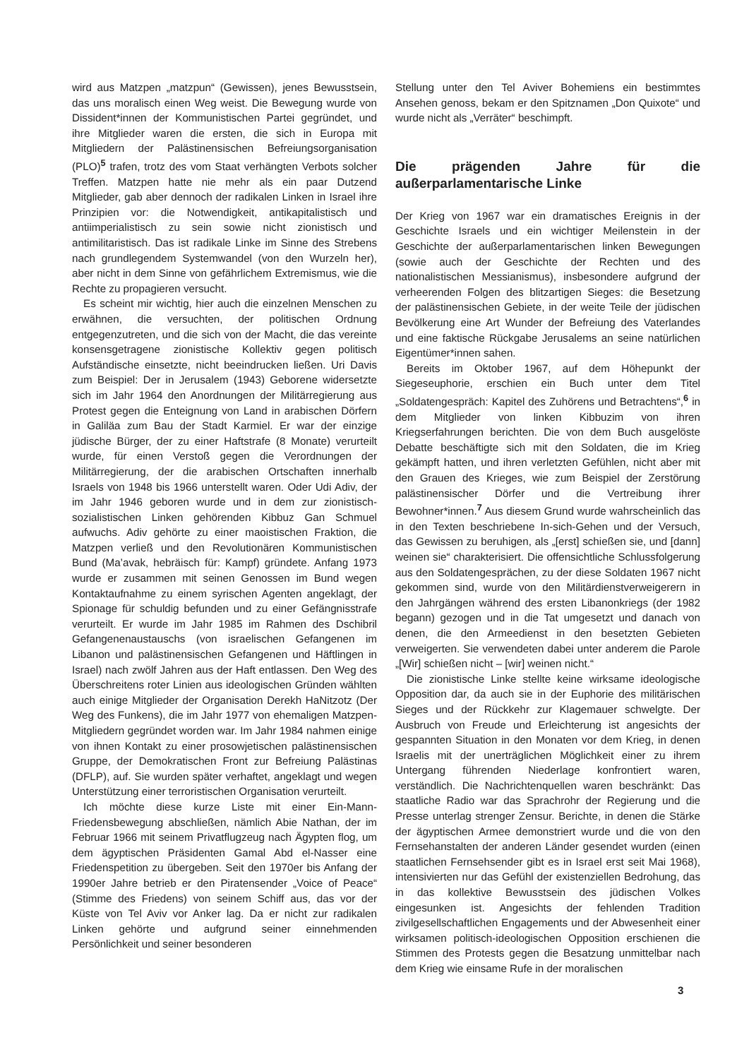wird aus Matzpen „matzpun“ (Gewissen), jenes Bewusstsein, das uns moralisch einen Weg weist. Die Bewegung wurde von Dissident*innen der Kommunistischen Partei gegründet, und ihre Mitglieder waren die ersten, die sich in Europa mit Mitgliedern der Palästinensischen Befreiungsorganisation (PLO)<sup>5</sup> trafen, trotz des vom Staat verhängten Verbots solcher Treffen. Matzpen hatte nie mehr als ein paar Dutzend Mitglieder, gab aber dennoch der radikalen Linken in Israel ihre Prinzipien vor: die Notwendigkeit, antikapitalistisch und antiimperialistisch zu sein sowie nicht zionistisch und antimilitaristisch. Das ist radikale Linke im Sinne des Strebens nach grundlegendem Systemwandel (von den Wurzeln her), aber nicht in dem Sinne von gefährlichem Extremismus, wie die Rechte zu propagieren versucht.
Es scheint mir wichtig, hier auch die einzelnen Menschen zu erwähnen, die versuchten, der politischen Ordnung entgegenzutreten, und die sich von der Macht, die das vereinte konsensgetragene zionistische Kollektiv gegen politisch Aufständische einsetzte, nicht beeindrucken ließen. Uri Davis zum Beispiel: Der in Jerusalem (1943) Geborene widersetzte sich im Jahr 1964 den Anordnungen der Militärregierung aus Protest gegen die Enteignung von Land in arabischen Dörfern in Galiläa zum Bau der Stadt Karmiel. Er war der einzige jüdische Bürger, der zu einer Haftstrafe (8 Monate) verurteilt wurde, für einen Verstoß gegen die Verordnungen der Militärregierung, der die arabischen Ortschaften innerhalb Israels von 1948 bis 1966 unterstellt waren. Oder Udi Adiv, der im Jahr 1946 geboren wurde und in dem zur zionistisch-sozialistischen Linken gehörenden Kibbuz Gan Schmuel aufwuchs. Adiv gehörte zu einer maoistischen Fraktion, die Matzpen verließ und den Revolutionären Kommunistischen Bund (Ma’avak, hebräisch für: Kampf) gründete. Anfang 1973 wurde er zusammen mit seinen Genossen im Bund wegen Kontaktaufnahme zu einem syrischen Agenten angeklagt, der Spionage für schuldig befunden und zu einer Gefängnisstrafe verurteilt. Er wurde im Jahr 1985 im Rahmen des Dschibril Gefangenenaustauschs (von israelischen Gefangenen im Libanon und palästinensischen Gefangenen und Häftlingen in Israel) nach zwölf Jahren aus der Haft entlassen. Den Weg des Überschreitens roter Linien aus ideologischen Gründen wählten auch einige Mitglieder der Organisation Derekh HaNitzotz (Der Weg des Funkens), die im Jahr 1977 von ehemaligen Matzpen-Mitgliedern gegründet worden war. Im Jahr 1984 nahmen einige von ihnen Kontakt zu einer prosowjetischen palästinensischen Gruppe, der Demokratischen Front zur Befreiung Palästinas (DFLP), auf. Sie wurden später verhaftet, angeklagt und wegen Unterstützung einer terroristischen Organisation verurteilt.
Ich möchte diese kurze Liste mit einer Ein-Mann-Friedensbewegung abschließen, nämlich Abie Nathan, der im Februar 1966 mit seinem Privatflugzeug nach Ägypten flog, um dem ägyptischen Präsidenten Gamal Abd el-Nasser eine Friedenspetition zu übergeben. Seit den 1970er bis Anfang der 1990er Jahre betrieb er den Piratensender „Voice of Peace“ (Stimme des Friedens) von seinem Schiff aus, das vor der Küste von Tel Aviv vor Anker lag. Da er nicht zur radikalen Linken gehörte und aufgrund seiner einnehmenden Persönlichkeit und seiner besonderen
Stellung unter den Tel Aviver Bohemiens ein bestimmtes Ansehen genoss, bekam er den Spitznamen „Don Quixote“ und wurde nicht als „Verräter“ beschimpft.
Die prägenden Jahre für die außerparlamentarische Linke
Der Krieg von 1967 war ein dramatisches Ereignis in der Geschichte Israels und ein wichtiger Meilenstein in der Geschichte der außerparlamentarischen linken Bewegungen (sowie auch der Geschichte der Rechten und des nationalistischen Messianismus), insbesondere aufgrund der verheerenden Folgen des blitzartigen Sieges: die Besetzung der palästinensischen Gebiete, in der weite Teile der jüdischen Bevölkerung eine Art Wunder der Befreiung des Vaterlandes und eine faktische Rückgabe Jerusalems an seine natürlichen Eigentümer*innen sahen.
Bereits im Oktober 1967, auf dem Höhepunkt der Siegeseuphorie, erschien ein Buch unter dem Titel „Soldatengespräch: Kapitel des Zuhörens und Betrachtens“,<sup>6</sup> in dem Mitglieder von linken Kibbuzim von ihren Kriegserfahrungen berichten. Die von dem Buch ausgelöste Debatte beschäftigte sich mit den Soldaten, die im Krieg gekämpft hatten, und ihren verletzten Gefühlen, nicht aber mit den Grauen des Krieges, wie zum Beispiel der Zerstörung palästinensischer Dörfer und die Vertreibung ihrer Bewohner*innen.<sup>7</sup> Aus diesem Grund wurde wahrscheinlich das in den Texten beschriebene In-sich-Gehen und der Versuch, das Gewissen zu beruhigen, als „[erst] schießen sie, und [dann] weinen sie“ charakterisiert. Die offensichtliche Schlussfolgerung aus den Soldatengesprächen, zu der diese Soldaten 1967 nicht gekommen sind, wurde von den Militärdienstverweigerern in den Jahrgängen während des ersten Libanonkriegs (der 1982 begann) gezogen und in die Tat umgesetzt und danach von denen, die den Armeedienst in den besetzten Gebieten verweigerten. Sie verwendeten dabei unter anderem die Parole „[Wir] schießen nicht – [wir] weinen nicht.“
Die zionistische Linke stellte keine wirksame ideologische Opposition dar, da auch sie in der Euphorie des militärischen Sieges und der Rückkehr zur Klagemauer schwelgte. Der Ausbruch von Freude und Erleichterung ist angesichts der gespannten Situation in den Monaten vor dem Krieg, in denen Israelis mit der unerträglichen Möglichkeit einer zu ihrem Untergang führenden Niederlage konfrontiert waren, verständlich. Die Nachrichtenquellen waren beschränkt: Das staatliche Radio war das Sprachrohr der Regierung und die Presse unterlag strenger Zensur. Berichte, in denen die Stärke der ägyptischen Armee demonstriert wurde und die von den Fernsehanstalten der anderen Länder gesendet wurden (einen staatlichen Fernsehsender gibt es in Israel erst seit Mai 1968), intensivierten nur das Gefühl der existenziellen Bedrohung, das in das kollektive Bewusstsein des jüdischen Volkes eingesunken ist. Angesichts der fehlenden Tradition zivilgesellschaftlichen Engagements und der Abwesenheit einer wirksamen politisch-ideologischen Opposition erschienen die Stimmen des Protests gegen die Besatzung unmittelbar nach dem Krieg wie einsame Rufe in der moralischen
3